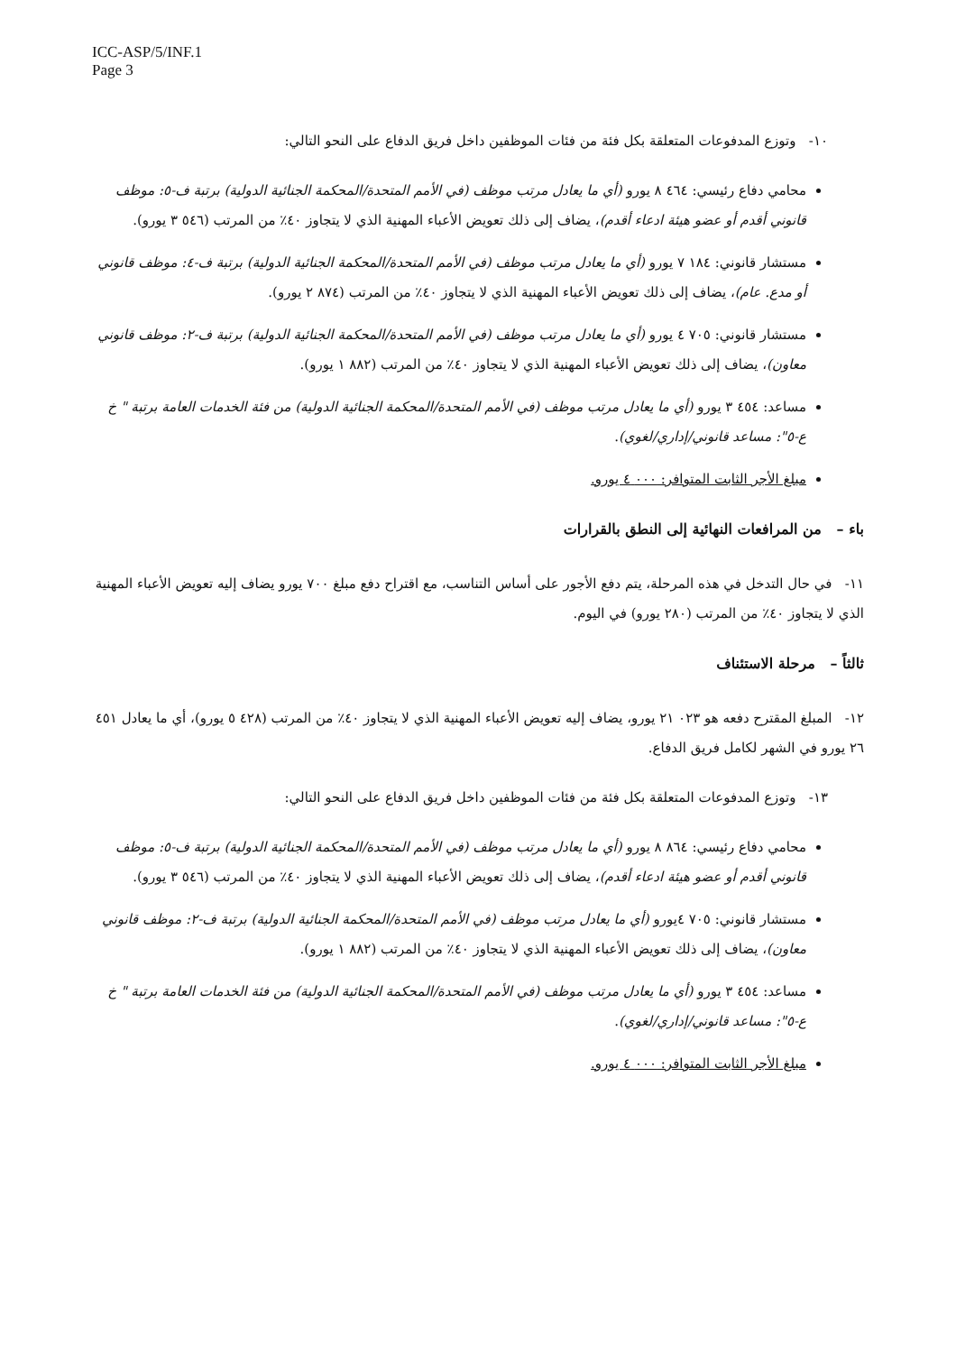ICC-ASP/5/INF.1
Page 3
١٠- وتوزع المدفوعات المتعلقة بكل فئة من فئات الموظفين داخل فريق الدفاع على النحو التالي:
محامي دفاع رئيسي: ٤٦٤ ٨ يورو (أي ما يعادل مرتب موظف (في الأمم المتحدة/المحكمة الجنائية الدولية) برتبة ف-٥: موظف قانوني أقدم أو عضو هيئة ادعاء أقدم)، يضاف إلى ذلك تعويض الأعباء المهنية الذي لا يتجاوز ٤٠٪ من المرتب (٥٤٦ ٣ يورو).
مستشار قانوني: ١٨٤ ٧ يورو (أي ما يعادل مرتب موظف (في الأمم المتحدة/المحكمة الجنائية الدولية) برتبة ف-٤: موظف قانوني أو مدع. عام)، يضاف إلى ذلك تعويض الأعباء المهنية الذي لا يتجاوز ٤٠٪ من المرتب (٨٧٤ ٢ يورو).
مستشار قانوني: ٧٠٥ ٤ يورو (أي ما يعادل مرتب موظف (في الأمم المتحدة/المحكمة الجنائية الدولية) برتبة ف-٢: موظف قانوني معاون)، يضاف إلى ذلك تعويض الأعباء المهنية الذي لا يتجاوز ٤٠٪ من المرتب (٨٨٢ ١ يورو).
مساعد: ٤٥٤ ٣ يورو (أي ما يعادل مرتب موظف (في الأمم المتحدة/المحكمة الجنائية الدولية) من فئة الخدمات العامة برتبة " خ ع-٥": مساعد قانوني/إداري/لغوي).
مبلغ الأجر الثابت المتوافر: ٠٠٠ ٤ يورو.
باء – من المرافعات النهائية إلى النطق بالقرارات
١١- في حال التدخل في هذه المرحلة، يتم دفع الأجور على أساس التناسب، مع اقتراح دفع مبلغ ٧٠٠ يورو يضاف إليه تعويض الأعباء المهنية الذي لا يتجاوز ٤٠٪ من المرتب (٢٨٠ يورو) في اليوم.
ثالثاً – مرحلة الاستئناف
١٢- المبلغ المقترح دفعه هو ٠٢٣ ٢١ يورو، يضاف إليه تعويض الأعباء المهنية الذي لا يتجاوز ٤٠٪ من المرتب (٤٢٨ ٥ يورو)، أي ما يعادل ٤٥١ ٢٦ يورو في الشهر لكامل فريق الدفاع.
١٣- وتوزع المدفوعات المتعلقة بكل فئة من فئات الموظفين داخل فريق الدفاع على النحو التالي:
محامي دفاع رئيسي: ٨٦٤ ٨ يورو (أي ما يعادل مرتب موظف (في الأمم المتحدة/المحكمة الجنائية الدولية) برتبة ف-٥: موظف قانوني أقدم أو عضو هيئة ادعاء أقدم)، يضاف إلى ذلك تعويض الأعباء المهنية الذي لا يتجاوز ٤٠٪ من المرتب (٥٤٦ ٣ يورو).
مستشار قانوني: ٧٠٥ ٤يورو (أي ما يعادل مرتب موظف (في الأمم المتحدة/المحكمة الجنائية الدولية) برتبة ف-٢: موظف قانوني معاون)، يضاف إلى ذلك تعويض الأعباء المهنية الذي لا يتجاوز ٤٠٪ من المرتب (٨٨٢ ١ يورو).
مساعد: ٤٥٤ ٣ يورو (أي ما يعادل مرتب موظف (في الأمم المتحدة/المحكمة الجنائية الدولية) من فئة الخدمات العامة برتبة " خ ع-٥": مساعد قانوني/إداري/لغوي).
مبلغ الأجر الثابت المتوافر: ٠٠٠ ٤ يورو.